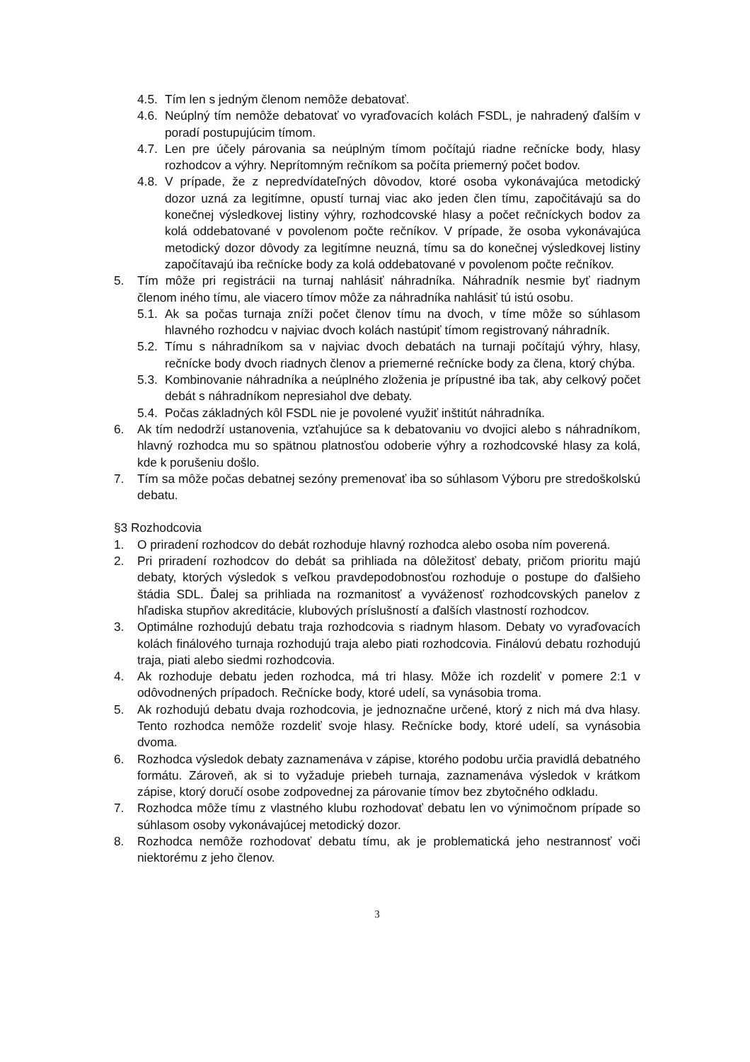4.5. Tím len s jedným členom nemôže debatovať.
4.6. Neúplný tím nemôže debatovať vo vyraďovacích kolách FSDL, je nahradený ďalším v poradí postupujúcim tímom.
4.7. Len pre účely párovania sa neúplným tímom počítajú riadne rečnícke body, hlasy rozhodcov a výhry. Neprítomným rečníkom sa počíta priemerný počet bodov.
4.8. V prípade, že z nepredvídateľných dôvodov, ktoré osoba vykonávajúca metodický dozor uzná za legitímne, opustí turnaj viac ako jeden člen tímu, započitávajú sa do konečnej výsledkovej listiny výhry, rozhodcovské hlasy a počet rečníckych bodov za kolá oddebatované v povolenom počte rečníkov. V prípade, že osoba vykonávajúca metodický dozor dôvody za legitímne neuzná, tímu sa do konečnej výsledkovej listiny započítavajú iba rečnícke body za kolá oddebatované v povolenom počte rečníkov.
5. Tím môže pri registrácii na turnaj nahlásiť náhradníka. Náhradník nesmie byť riadnym členom iného tímu, ale viacero tímov môže za náhradníka nahlásiť tú istú osobu.
5.1. Ak sa počas turnaja zníži počet členov tímu na dvoch, v tíme môže so súhlasom hlavného rozhodcu v najviac dvoch kolách nastúpiť tímom registrovaný náhradník.
5.2. Tímu s náhradníkom sa v najviac dvoch debatách na turnaji počítajú výhry, hlasy, rečnícke body dvoch riadnych členov a priemerné rečnícke body za člena, ktorý chýba.
5.3. Kombinovanie náhradníka a neúplného zloženia je prípustné iba tak, aby celkový počet debát s náhradníkom nepresiahol dve debaty.
5.4. Počas základných kôl FSDL nie je povolené využiť inštitút náhradníka.
6. Ak tím nedodrží ustanovenia, vzťahujúce sa k debatovaniu vo dvojici alebo s náhradníkom, hlavný rozhodca mu so spätnou platnosťou odoberie výhry a rozhodcovské hlasy za kolá, kde k porušeniu došlo.
7. Tím sa môže počas debatnej sezóny premenovať iba so súhlasom Výboru pre stredoškolskú debatu.
§3 Rozhodcovia
1. O priradení rozhodcov do debát rozhoduje hlavný rozhodca alebo osoba ním poverená.
2. Pri priradení rozhodcov do debát sa prihliada na dôležitosť debaty, pričom prioritu majú debaty, ktorých výsledok s veľkou pravdepodobnosťou rozhoduje o postupe do ďalšieho štádia SDL. Ďalej sa prihliada na rozmanitosť a vyváženosť rozhodcovských panelov z hľadiska stupňov akreditácie, klubových príslušností a ďalších vlastností rozhodcov.
3. Optimálne rozhodujú debatu traja rozhodcovia s riadnym hlasom. Debaty vo vyraďovacích kolách finálového turnaja rozhodujú traja alebo piati rozhodcovia. Finálovú debatu rozhodujú traja, piati alebo siedmi rozhodcovia.
4. Ak rozhoduje debatu jeden rozhodca, má tri hlasy. Môže ich rozdeliť v pomere 2:1 v odôvodnených prípadoch. Rečnícke body, ktoré udelí, sa vynásobia troma.
5. Ak rozhodujú debatu dvaja rozhodcovia, je jednoznačne určené, ktorý z nich má dva hlasy. Tento rozhodca nemôže rozdeliť svoje hlasy. Rečnícke body, ktoré udelí, sa vynásobia dvoma.
6. Rozhodca výsledok debaty zaznamenáva v zápise, ktorého podobu určia pravidlá debatného formátu. Zároveň, ak si to vyžaduje priebeh turnaja, zaznamenáva výsledok v krátkom zápise, ktorý doručí osobe zodpovednej za párovanie tímov bez zbytočného odkladu.
7. Rozhodca môže tímu z vlastného klubu rozhodovať debatu len vo výnimočnom prípade so súhlasom osoby vykonávajúcej metodický dozor.
8. Rozhodca nemôže rozhodovať debatu tímu, ak je problematická jeho nestrannosť voči niektorému z jeho členov.
3